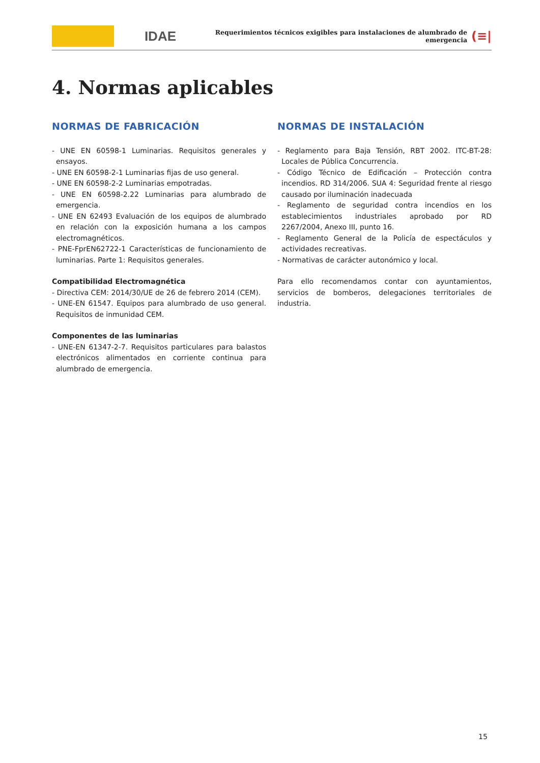IDAE
Requerimientos técnicos exigibles para instalaciones de alumbrado de emergencia
(≡|
4. Normas aplicables
NORMAS DE FABRICACIÓN
- UNE EN 60598-1 Luminarias. Requisitos generales y ensayos.
- UNE EN 60598-2-1 Luminarias fijas de uso general.
- UNE EN 60598-2-2 Luminarias empotradas.
- UNE EN 60598-2.22 Luminarias para alumbrado de emergencia.
- UNE EN 62493 Evaluación de los equipos de alumbrado en relación con la exposición humana a los campos electromagnéticos.
- PNE-FprEN62722-1 Características de funcionamiento de luminarias. Parte 1: Requisitos generales.
Compatibilidad Electromagnética
- Directiva CEM: 2014/30/UE de 26 de febrero 2014 (CEM).
- UNE-EN 61547. Equipos para alumbrado de uso general. Requisitos de inmunidad CEM.
Componentes de las luminarias
- UNE-EN 61347-2-7. Requisitos particulares para balastos electrónicos alimentados en corriente continua para alumbrado de emergencia.
NORMAS DE INSTALACIÓN
- Reglamento para Baja Tensión, RBT 2002. ITC-BT-28: Locales de Pública Concurrencia.
- Código Técnico de Edificación – Protección contra incendios. RD 314/2006. SUA 4: Seguridad frente al riesgo causado por iluminación inadecuada
- Reglamento de seguridad contra incendios en los establecimientos industriales aprobado por RD 2267/2004, Anexo III, punto 16.
- Reglamento General de la Policía de espectáculos y actividades recreativas.
- Normativas de carácter autonómico y local.
Para ello recomendamos contar con ayuntamientos, servicios de bomberos, delegaciones territoriales de industria.
15